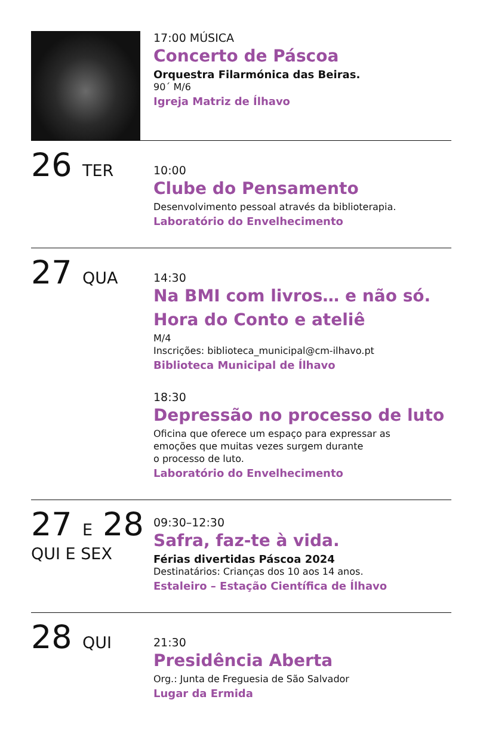17:00 MÚSICA
Concerto de Páscoa
Orquestra Filarmónica das Beiras.
90´ M/6
Igreja Matriz de Ílhavo
26 TER
10:00
Clube do Pensamento
Desenvolvimento pessoal através da biblioterapia.
Laboratório do Envelhecimento
27 QUA
14:30
Na BMI com livros… e não só.
Hora do Conto e ateliê
M/4
Inscrições: biblioteca_municipal@cm-ilhavo.pt
Biblioteca Municipal de Ílhavo
18:30
Depressão no processo de luto
Oficina que oferece um espaço para expressar as
emoções que muitas vezes surgem durante
o processo de luto.
Laboratório do Envelhecimento
27 E 28
QUI E SEX
09:30–12:30
Safra, faz-te à vida.
Férias divertidas Páscoa 2024
Destinatários: Crianças dos 10 aos 14 anos.
Estaleiro – Estação Científica de Ílhavo
28 QUI
21:30
Presidência Aberta
Org.: Junta de Freguesia de São Salvador
Lugar da Ermida